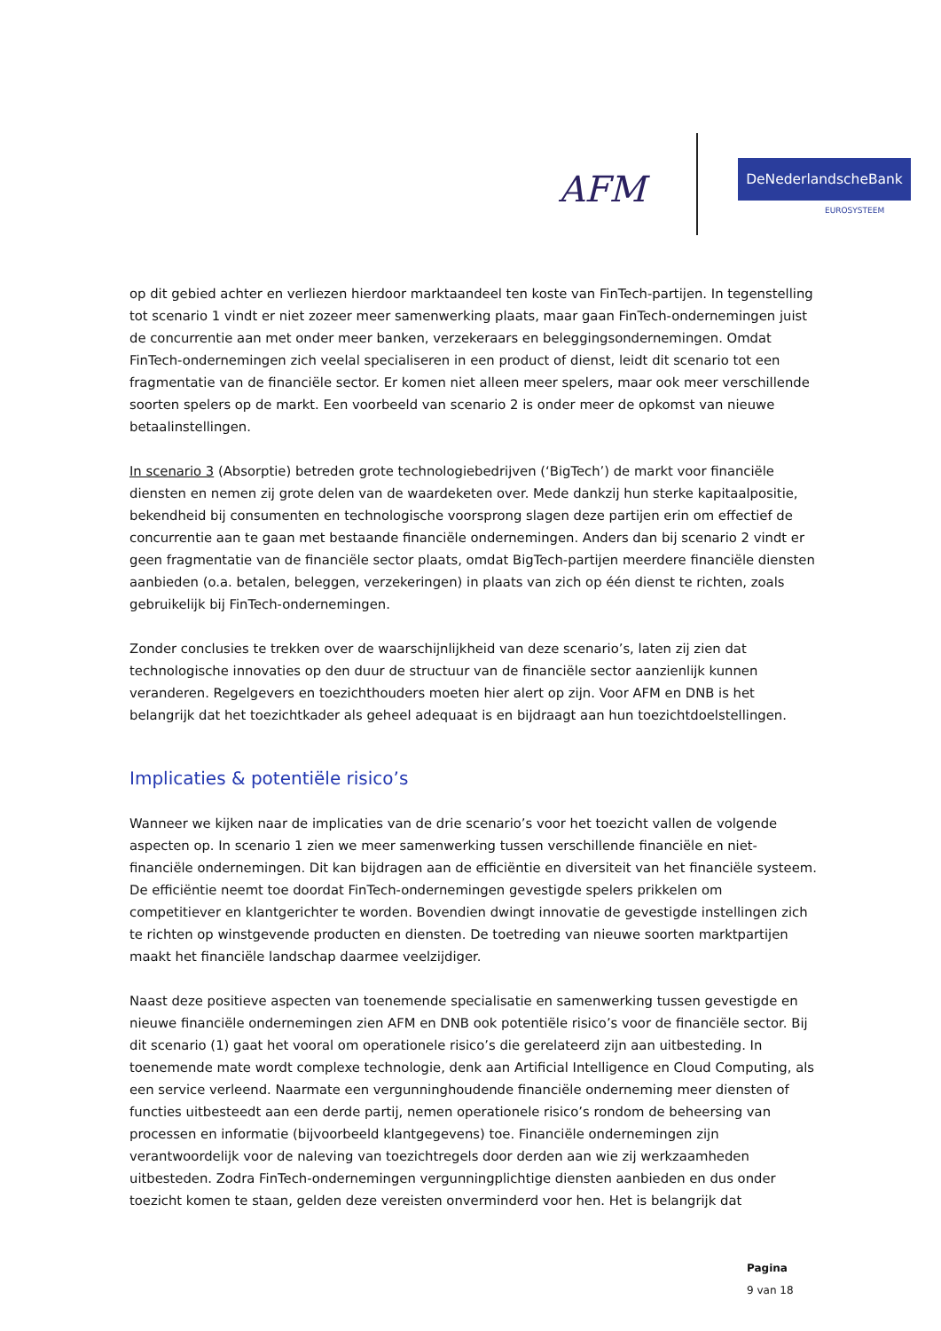AFM
DeNederlandscheBank
EUROSYSTEEM
op dit gebied achter en verliezen hierdoor marktaandeel ten koste van FinTech-partijen. In tegenstelling tot scenario 1 vindt er niet zozeer meer samenwerking plaats, maar gaan FinTech-ondernemingen juist de concurrentie aan met onder meer banken, verzekeraars en beleggingsondernemingen. Omdat FinTech-ondernemingen zich veelal specialiseren in een product of dienst, leidt dit scenario tot een fragmentatie van de financiële sector. Er komen niet alleen meer spelers, maar ook meer verschillende soorten spelers op de markt. Een voorbeeld van scenario 2 is onder meer de opkomst van nieuwe betaalinstellingen.
In scenario 3 (Absorptie) betreden grote technologiebedrijven (‘BigTech’) de markt voor financiële diensten en nemen zij grote delen van de waardeketen over. Mede dankzij hun sterke kapitaalpositie, bekendheid bij consumenten en technologische voorsprong slagen deze partijen erin om effectief de concurrentie aan te gaan met bestaande financiële ondernemingen. Anders dan bij scenario 2 vindt er geen fragmentatie van de financiële sector plaats, omdat BigTech-partijen meerdere financiële diensten aanbieden (o.a. betalen, beleggen, verzekeringen) in plaats van zich op één dienst te richten, zoals gebruikelijk bij FinTech-ondernemingen.
Zonder conclusies te trekken over de waarschijnlijkheid van deze scenario’s, laten zij zien dat technologische innovaties op den duur de structuur van de financiële sector aanzienlijk kunnen veranderen. Regelgevers en toezichthouders moeten hier alert op zijn. Voor AFM en DNB is het belangrijk dat het toezichtkader als geheel adequaat is en bijdraagt aan hun toezichtdoelstellingen.
Implicaties & potentiële risico’s
Wanneer we kijken naar de implicaties van de drie scenario’s voor het toezicht vallen de volgende aspecten op. In scenario 1 zien we meer samenwerking tussen verschillende financiële en niet-financiële ondernemingen. Dit kan bijdragen aan de efficiëntie en diversiteit van het financiële systeem. De efficiëntie neemt toe doordat FinTech-ondernemingen gevestigde spelers prikkelen om competitiever en klantgerichter te worden. Bovendien dwingt innovatie de gevestigde instellingen zich te richten op winstgevende producten en diensten. De toetreding van nieuwe soorten marktpartijen maakt het financiële landschap daarmee veelzijdiger.
Naast deze positieve aspecten van toenemende specialisatie en samenwerking tussen gevestigde en nieuwe financiële ondernemingen zien AFM en DNB ook potentiële risico’s voor de financiële sector. Bij dit scenario (1) gaat het vooral om operationele risico’s die gerelateerd zijn aan uitbesteding. In toenemende mate wordt complexe technologie, denk aan Artificial Intelligence en Cloud Computing, als een service verleend. Naarmate een vergunninghoudende financiële onderneming meer diensten of functies uitbesteedt aan een derde partij, nemen operationele risico’s rondom de beheersing van processen en informatie (bijvoorbeeld klantgegevens) toe. Financiële ondernemingen zijn verantwoordelijk voor de naleving van toezichtregels door derden aan wie zij werkzaamheden uitbesteden. Zodra FinTech-ondernemingen vergunningplichtige diensten aanbieden en dus onder toezicht komen te staan, gelden deze vereisten onverminderd voor hen. Het is belangrijk dat
Pagina
9 van 18